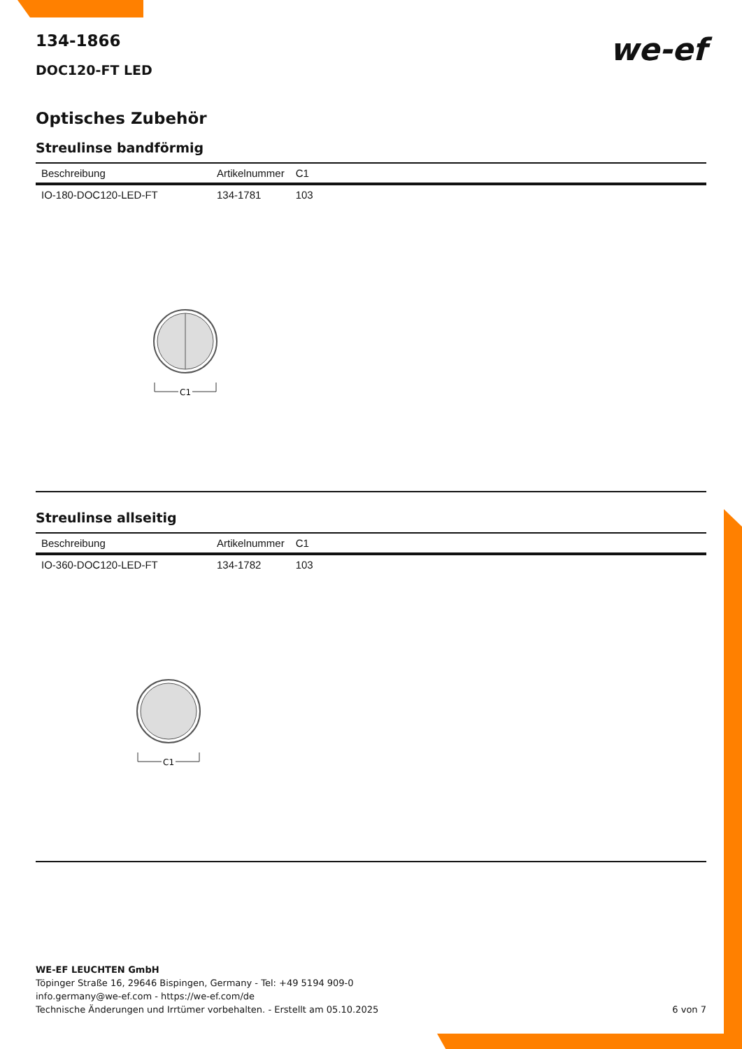we-ef
134-1866
DOC120-FT LED
Optisches Zubehör
Streulinse bandförmig
| Beschreibung | Artikelnummer | C1 |
| --- | --- | --- |
| IO-180-DOC120-LED-FT | 134-1781 | 103 |
C1
Streulinse allseitig
| Beschreibung | Artikelnummer | C1 |
| --- | --- | --- |
| IO-360-DOC120-LED-FT | 134-1782 | 103 |
C1
WE-EF LEUCHTEN GmbH
Töpinger Straße 16, 29646 Bispingen, Germany - Tel: +49 5194 909-0
info.germany@we-ef.com - https://we-ef.com/de
Technische Änderungen und Irrtümer vorbehalten. - Erstellt am 05.10.2025 6 von 7